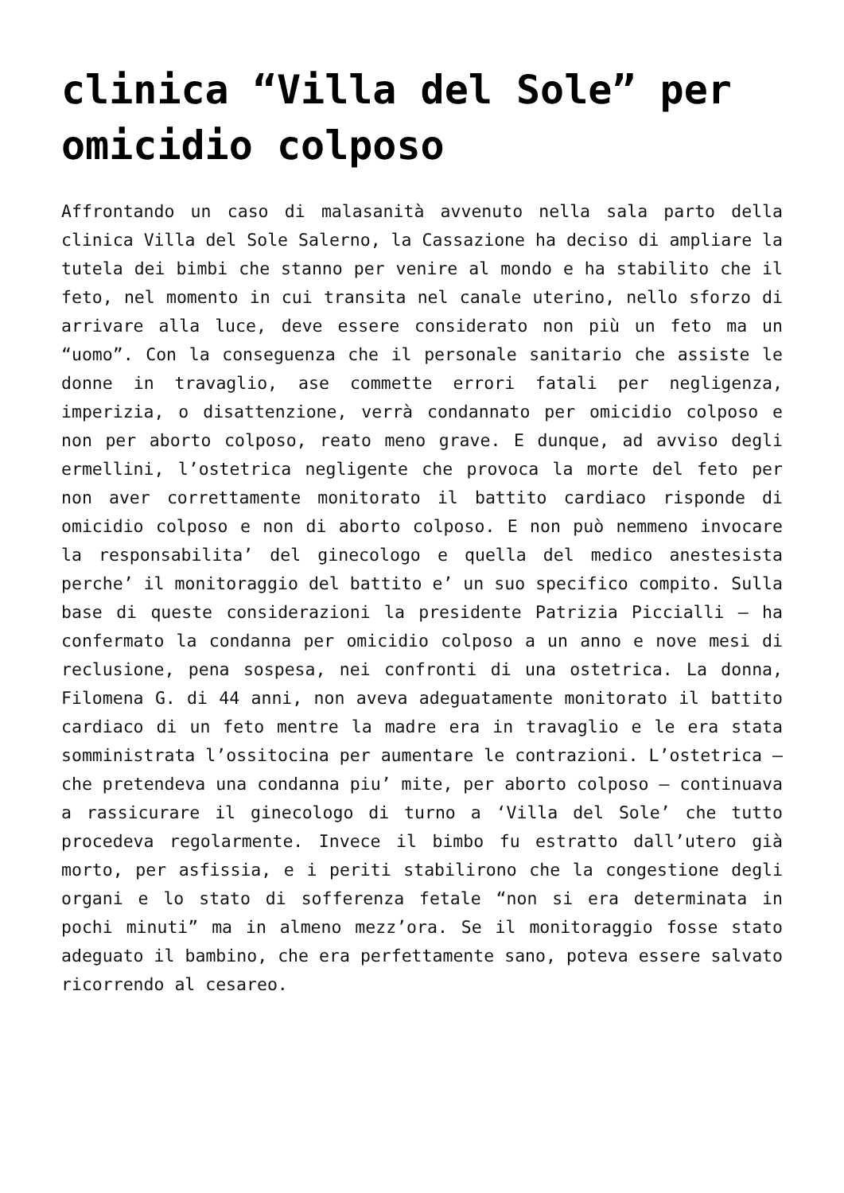clinica “Villa del Sole” per omicidio colposo
Affrontando un caso di malasanità avvenuto nella sala parto della clinica Villa del Sole Salerno, la Cassazione ha deciso di ampliare la tutela dei bimbi che stanno per venire al mondo e ha stabilito che il feto, nel momento in cui transita nel canale uterino, nello sforzo di arrivare alla luce, deve essere considerato non più un feto ma un “uomo”. Con la conseguenza che il personale sanitario che assiste le donne in travaglio, ase commette errori fatali per negligenza, imperizia, o disattenzione, verrà condannato per omicidio colposo e non per aborto colposo, reato meno grave. E dunque, ad avviso degli ermellini, l’ostetrica negligente che provoca la morte del feto per non aver correttamente monitorato il battito cardiaco risponde di omicidio colposo e non di aborto colposo. E non può nemmeno invocare la responsabilita’ del ginecologo e quella del medico anestesista perche’ il monitoraggio del battito e’ un suo specifico compito. Sulla base di queste considerazioni la presidente Patrizia Piccialli – ha confermato la condanna per omicidio colposo a un anno e nove mesi di reclusione, pena sospesa, nei confronti di una ostetrica. La donna, Filomena G. di 44 anni, non aveva adeguatamente monitorato il battito cardiaco di un feto mentre la madre era in travaglio e le era stata somministrata l’ossitocina per aumentare le contrazioni. L’ostetrica – che pretendeva una condanna piu’ mite, per aborto colposo – continuava a rassicurare il ginecologo di turno a ‘Villa del Sole’ che tutto procedeva regolarmente. Invece il bimbo fu estratto dall’utero già morto, per asfissia, e i periti stabilirono che la congestione degli organi e lo stato di sofferenza fetale “non si era determinata in pochi minuti” ma in almeno mezz’ora. Se il monitoraggio fosse stato adeguato il bambino, che era perfettamente sano, poteva essere salvato ricorrendo al cesareo.